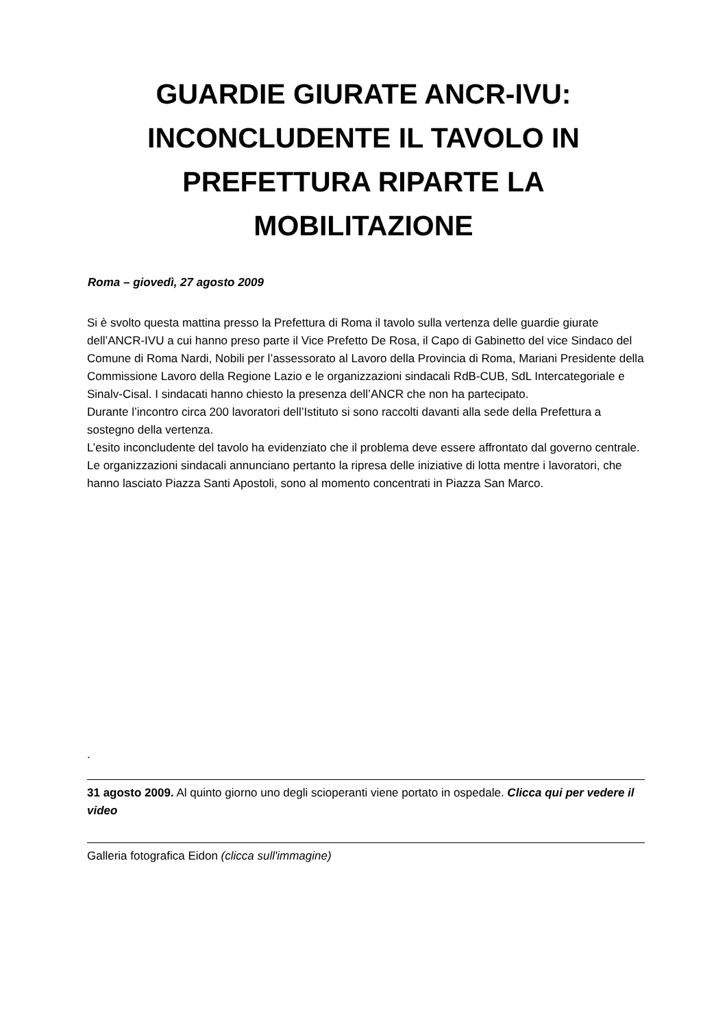GUARDIE GIURATE ANCR-IVU: INCONCLUDENTE IL TAVOLO IN PREFETTURA RIPARTE LA MOBILITAZIONE
Roma – giovedì, 27 agosto 2009
Si è svolto questa mattina presso la Prefettura di Roma il tavolo sulla vertenza delle guardie giurate dell’ANCR-IVU a cui hanno preso parte il Vice Prefetto De Rosa, il Capo di Gabinetto del vice Sindaco del Comune di Roma Nardi, Nobili per l’assessorato al Lavoro della Provincia di Roma, Mariani Presidente della Commissione Lavoro della Regione Lazio e le organizzazioni sindacali RdB-CUB, SdL Intercategoriale e Sinalv-Cisal. I sindacati hanno chiesto la presenza dell’ANCR che non ha partecipato.
Durante l’incontro circa 200 lavoratori dell’Istituto si sono raccolti davanti alla sede della Prefettura a sostegno della vertenza.
L’esito inconcludente del tavolo ha evidenziato che il problema deve essere affrontato dal governo centrale. Le organizzazioni sindacali annunciano pertanto la ripresa delle iniziative di lotta mentre i lavoratori, che hanno lasciato Piazza Santi Apostoli, sono al momento concentrati in Piazza San Marco.
.
31 agosto 2009. Al quinto giorno uno degli scioperanti viene portato in ospedale. Clicca qui per vedere il video
Galleria fotografica Eidon (clicca sull'immagine)